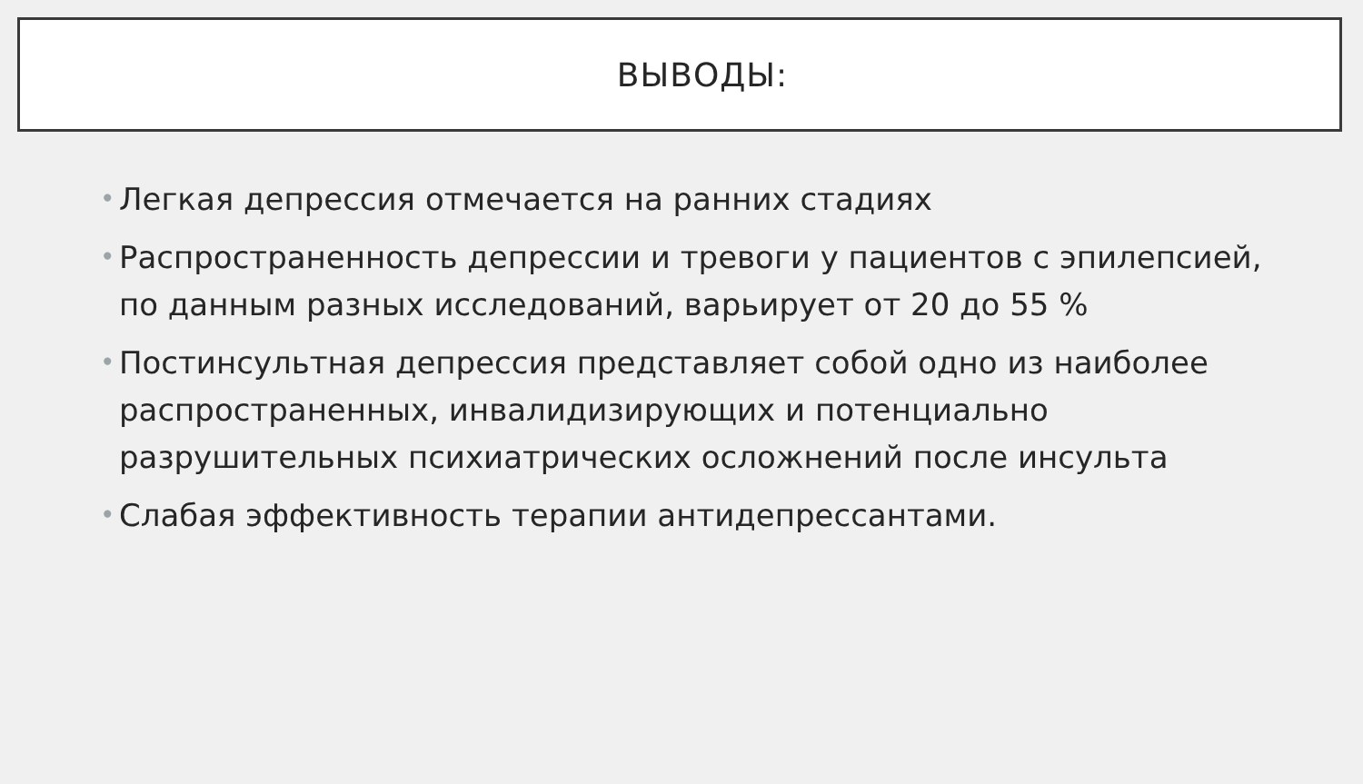ВЫВОДЫ:
• Легкая депрессия отмечается на ранних стадиях
• Распространенность депрессии и тревоги у пациентов с эпилепсией, по данным разных исследований, варьирует от 20 до 55 %
• Постинсультная депрессия представляет собой одно из наиболее распространенных, инвалидизирующих и потенциально разрушительных психиатрических осложнений после инсульта
• Слабая эффективность терапии антидепрессантами.